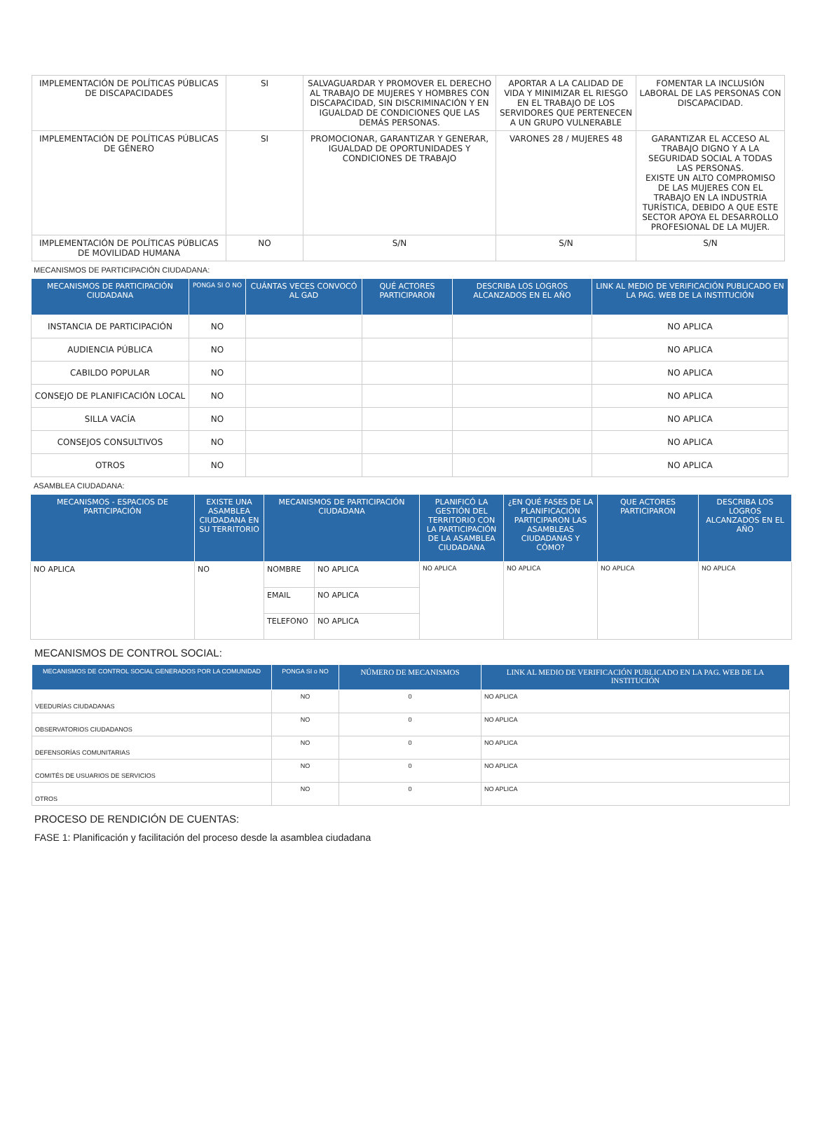| IMPLEMENTACIÓN DE POLÍTICAS PÚBLICAS DE DISCAPACIDADES | SI | SALVAGUARDAR Y PROMOVER EL DERECHO AL TRABAJO DE MUJERES Y HOMBRES CON DISCAPACIDAD, SIN DISCRIMINACIÓN Y EN IGUALDAD DE CONDICIONES QUE LAS DEMÁS PERSONAS. | APORTAR A LA CALIDAD DE VIDA Y MINIMIZAR EL RIESGO EN EL TRABAJO DE LOS SERVIDORES QUE PERTENECEN A UN GRUPO VULNERABLE | FOMENTAR LA INCLUSIÓN LABORAL DE LAS PERSONAS CON DISCAPACIDAD. |
| IMPLEMENTACIÓN DE POLÍTICAS PÚBLICAS DE GÉNERO | SI | PROMOCIONAR, GARANTIZAR Y GENERAR, IGUALDAD DE OPORTUNIDADES Y CONDICIONES DE TRABAJO | VARONES 28 / MUJERES 48 | GARANTIZAR EL ACCESO AL TRABAJO DIGNO Y A LA SEGURIDAD SOCIAL A TODAS LAS PERSONAS. EXISTE UN ALTO COMPROMISO DE LAS MUJERES CON EL TRABAJO EN LA INDUSTRIA TURÍSTICA, DEBIDO A QUE ESTE SECTOR APOYA EL DESARROLLO PROFESIONAL DE LA MUJER. |
| IMPLEMENTACIÓN DE POLÍTICAS PÚBLICAS DE MOVILIDAD HUMANA | NO | S/N | S/N | S/N |
MECANISMOS DE PARTICIPACIÓN CIUDADANA:
| MECANISMOS DE PARTICIPACIÓN CIUDADANA | PONGA SI O NO | CUÁNTAS VECES CONVOCÓ AL GAD | QUÉ ACTORES PARTICIPARON | DESCRIBA LOS LOGROS ALCANZADOS EN EL AÑO | LINK AL MEDIO DE VERIFICACIÓN PUBLICADO EN LA PAG. WEB DE LA INSTITUCIÓN |
| --- | --- | --- | --- | --- | --- |
| INSTANCIA DE PARTICIPACIÓN | NO | | | | NO APLICA |
| AUDIENCIA PÚBLICA | NO | | | | NO APLICA |
| CABILDO POPULAR | NO | | | | NO APLICA |
| CONSEJO DE PLANIFICACIÓN LOCAL | NO | | | | NO APLICA |
| SILLA VACÍA | NO | | | | NO APLICA |
| CONSEJOS CONSULTIVOS | NO | | | | NO APLICA |
| OTROS | NO | | | | NO APLICA |
ASAMBLEA CIUDADANA:
| MECANISMOS - ESPACIOS DE PARTICIPACIÓN | EXISTE UNA ASAMBLEA CIUDADANA EN SU TERRITORIO | MECANISMOS DE PARTICIPACIÓN CIUDADANA | | PLANIFICÓ LA GESTIÓN DEL TERRITORIO CON LA PARTICIPACIÓN DE LA ASAMBLEA CIUDADANA | ¿EN QUÉ FASES DE LA PLANIFICACIÓN PARTICIPARON LAS ASAMBLEAS CIUDADANAS Y CÓMO? | QUE ACTORES PARTICIPARON | DESCRIBA LOS LOGROS ALCANZADOS EN EL AÑO |
| --- | --- | --- | --- | --- | --- | --- | --- |
| NO APLICA | NO | NOMBRE | NO APLICA | NO APLICA | NO APLICA | NO APLICA | NO APLICA |
| | | EMAIL | NO APLICA | | | | |
| | | TELEFONO | NO APLICA | | | | |
MECANISMOS DE CONTROL SOCIAL:
| MECANISMOS DE CONTROL SOCIAL GENERADOS POR LA COMUNIDAD | PONGA SI o NO | NÚMERO DE MECANISMOS | LINK AL MEDIO DE VERIFICACIÓN PUBLICADO EN LA PAG. WEB DE LA INSTITUCIÓN |
| --- | --- | --- | --- |
| VEEDURÍAS CIUDADANAS | NO | 0 | NO APLICA |
| OBSERVATORIOS CIUDADANOS | NO | 0 | NO APLICA |
| DEFENSORÍAS COMUNITARIAS | NO | 0 | NO APLICA |
| COMITÉS DE USUARIOS DE SERVICIOS | NO | 0 | NO APLICA |
| OTROS | NO | 0 | NO APLICA |
PROCESO DE RENDICIÓN DE CUENTAS:
FASE 1: Planificación y facilitación del proceso desde la asamblea ciudadana